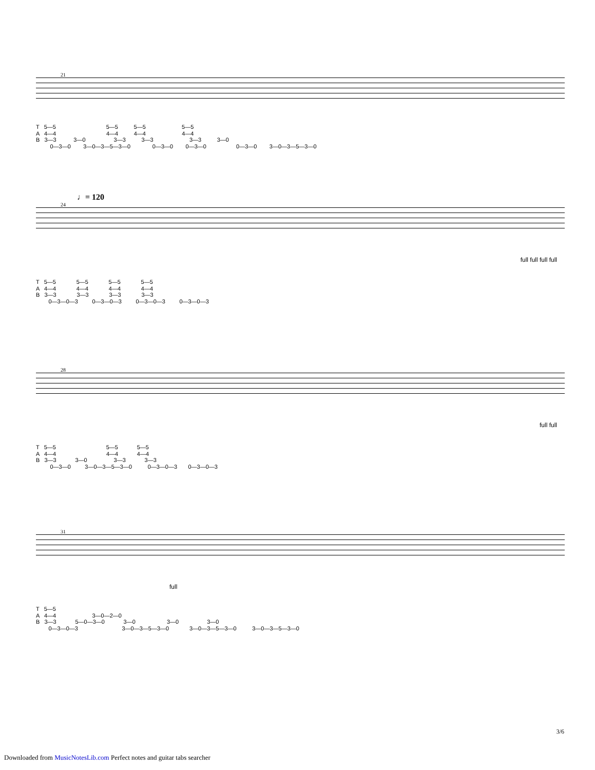21
T 5—5 5—5 5—5 5—5 A 4—4 4—4 4—4 4—4 B 3—3 3—0 3—3 3—3 3—3 3—0 0—3—0 3—0—3—5—3—0 0—3—0 0—3—0 0—3—0 3—0—3—5—3—0
♩= 120
24
full full full full
T 5—5 5—5 5—5 5—5 A 4—4 4—4 4—4 4—4 B 3—3 3—3 3—3 3—3 0—3—0—3 0—3—0—3 0—3—0—3 0—3—0—3
28
full full
T 5—5 5—5 5—5 A 4—4 4—4 4—4 B 3—3 3—0 3—3 3—3 0—3—0 3—0—3—5—3—0 0—3—0—3 0—3—0—3
31
full
T 5—5 A 4—4 3—0—2—0 B 3—3 5—0—3—0 3—0 3—0 3—0 0—3—0—3 3—0—3—5—3—0 3—0—3—5—3—0 3—0—3—5—3—0
3/6
Downloaded from MusicNotesLib.com Perfect notes and guitar tabs searcher